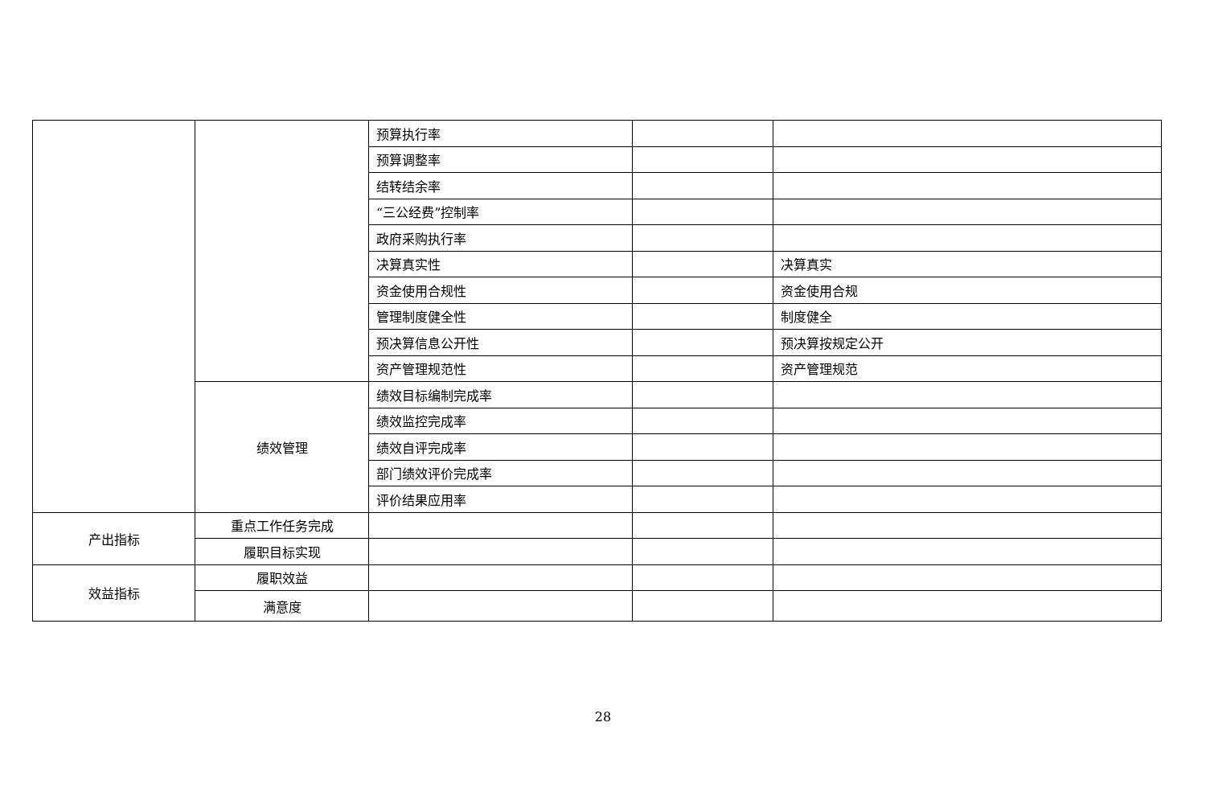| | | 预算执行率 | | |
| | | 预算调整率 | | |
| | | 结转结余率 | | |
| | | “三公经费”控制率 | | |
| | | 政府采购执行率 | | |
| | | 决算真实性 | | 决算真实 |
| | | 资金使用合规性 | | 资金使用合规 |
| | | 管理制度健全性 | | 制度健全 |
| | | 预决算信息公开性 | | 预决算按规定公开 |
| | | 资产管理规范性 | | 资产管理规范 |
| | 绩效管理 | 绩效目标编制完成率 | | |
| | | 绩效监控完成率 | | |
| | | 绩效自评完成率 | | |
| | | 部门绩效评价完成率 | | |
| | | 评价结果应用率 | | |
| 产出指标 | 重点工作任务完成 | | | |
| | 履职目标实现 | | | |
| 效益指标 | 履职效益 | | | |
| | 满意度 | | | |
28